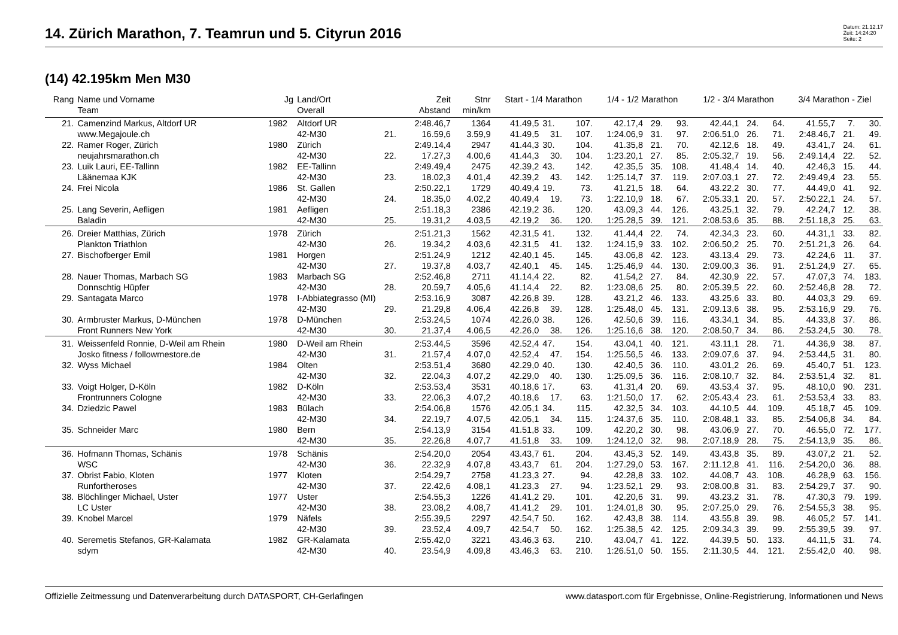14. Zürich Marathon, 7. Teamrun und 5. Cityrun 2016
Datum: 21.12.17
Zeit: 14:24:20
Seite: 2
(14) 42.195km Men M30
| Rang | Name und Vorname | Jg | Land/Ort | | Zeit | Stnr | Start - 1/4 Marathon | | | 1/4 - 1/2 Marathon | | | 1/2 - 3/4 Marathon | | | 3/4 Marathon - Ziel | | |
| --- | --- | --- | --- | --- | --- | --- | --- | --- | --- | --- | --- | --- | --- | --- | --- | --- | --- | --- |
| | Team | | Overall | | Abstand | min/km | | | | | | | | | | | | |
| 21. | Camenzind Markus, Altdorf UR | 1982 | Altdorf UR | | 2:48.46,7 | 1364 | 41.49,5 | 31. | 107. | 42.17,4 | 29. | 93. | 42.44,1 | 24. | 64. | 41.55,7 | 7. | 30. |
| | www.Megajoule.ch | | 42-M30 | 21. | 16.59,6 | 3.59,9 | 41.49,5 | 31. | 107. | 1:24.06,9 | 31. | 97. | 2:06.51,0 | 26. | 71. | 2:48.46,7 | 21. | 49. |
| 22. | Ramer Roger, Zürich | 1980 | Zürich | | 2:49.14,4 | 2947 | 41.44,3 | 30. | 104. | 41.35,8 | 21. | 70. | 42.12,6 | 18. | 49. | 43.41,7 | 24. | 61. |
| | neujahrsmarathon.ch | | 42-M30 | 22. | 17.27,3 | 4.00,6 | 41.44,3 | 30. | 104. | 1:23.20,1 | 27. | 85. | 2:05.32,7 | 19. | 56. | 2:49.14,4 | 22. | 52. |
| 23. | Luik Lauri, EE-Tallinn | 1982 | EE-Tallinn | | 2:49.49,4 | 2475 | 42.39,2 | 43. | 142. | 42.35,5 | 35. | 108. | 41.48,4 | 14. | 40. | 42.46,3 | 15. | 44. |
| | Läänemaa KJK | | 42-M30 | 23. | 18.02,3 | 4.01,4 | 42.39,2 | 43. | 142. | 1:25.14,7 | 37. | 119. | 2:07.03,1 | 27. | 72. | 2:49.49,4 | 23. | 55. |
| 24. | Frei Nicola | 1986 | St. Gallen | | 2:50.22,1 | 1729 | 40.49,4 | 19. | 73. | 41.21,5 | 18. | 64. | 43.22,2 | 30. | 77. | 44.49,0 | 41. | 92. |
| | | | 42-M30 | 24. | 18.35,0 | 4.02,2 | 40.49,4 | 19. | 73. | 1:22.10,9 | 18. | 67. | 2:05.33,1 | 20. | 57. | 2:50.22,1 | 24. | 57. |
| 25. | Lang Severin, Aefligen | 1981 | Aefligen | | 2:51.18,3 | 2386 | 42.19,2 | 36. | 120. | 43.09,3 | 44. | 126. | 43.25,1 | 32. | 79. | 42.24,7 | 12. | 38. |
| | Baladin | | 42-M30 | 25. | 19.31,2 | 4.03,5 | 42.19,2 | 36. | 120. | 1:25.28,5 | 39. | 121. | 2:08.53,6 | 35. | 88. | 2:51.18,3 | 25. | 63. |
| 26. | Dreier Matthias, Zürich | 1978 | Zürich | | 2:51.21,3 | 1562 | 42.31,5 | 41. | 132. | 41.44,4 | 22. | 74. | 42.34,3 | 23. | 60. | 44.31,1 | 33. | 82. |
| | Plankton Triathlon | | 42-M30 | 26. | 19.34,2 | 4.03,6 | 42.31,5 | 41. | 132. | 1:24.15,9 | 33. | 102. | 2:06.50,2 | 25. | 70. | 2:51.21,3 | 26. | 64. |
| 27. | Bischofberger Emil | 1981 | Horgen | | 2:51.24,9 | 1212 | 42.40,1 | 45. | 145. | 43.06,8 | 42. | 123. | 43.13,4 | 29. | 73. | 42.24,6 | 11. | 37. |
| | | | 42-M30 | 27. | 19.37,8 | 4.03,7 | 42.40,1 | 45. | 145. | 1:25.46,9 | 44. | 130. | 2:09.00,3 | 36. | 91. | 2:51.24,9 | 27. | 65. |
| 28. | Nauer Thomas, Marbach SG | 1983 | Marbach SG | | 2:52.46,8 | 2711 | 41.14,4 | 22. | 82. | 41.54,2 | 27. | 84. | 42.30,9 | 22. | 57. | 47.07,3 | 74. | 183. |
| | Donnschtig Hüpfer | | 42-M30 | 28. | 20.59,7 | 4.05,6 | 41.14,4 | 22. | 82. | 1:23.08,6 | 25. | 80. | 2:05.39,5 | 22. | 60. | 2:52.46,8 | 28. | 72. |
| 29. | Santagata Marco | 1978 | I-Abbiategrasso (MI) | | 2:53.16,9 | 3087 | 42.26,8 | 39. | 128. | 43.21,2 | 46. | 133. | 43.25,6 | 33. | 80. | 44.03,3 | 29. | 69. |
| | | | 42-M30 | 29. | 21.29,8 | 4.06,4 | 42.26,8 | 39. | 128. | 1:25.48,0 | 45. | 131. | 2:09.13,6 | 38. | 95. | 2:53.16,9 | 29. | 76. |
| 30. | Armbruster Markus, D-München | 1978 | D-München | | 2:53.24,5 | 1074 | 42.26,0 | 38. | 126. | 42.50,6 | 39. | 116. | 43.34,1 | 34. | 85. | 44.33,8 | 37. | 86. |
| | Front Runners New York | | 42-M30 | 30. | 21.37,4 | 4.06,5 | 42.26,0 | 38. | 126. | 1:25.16,6 | 38. | 120. | 2:08.50,7 | 34. | 86. | 2:53.24,5 | 30. | 78. |
| 31. | Weissenfeld Ronnie, D-Weil am Rhein | 1980 | D-Weil am Rhein | | 2:53.44,5 | 3596 | 42.52,4 | 47. | 154. | 43.04,1 | 40. | 121. | 43.11,1 | 28. | 71. | 44.36,9 | 38. | 87. |
| | Josko fitness / followmestore.de | | 42-M30 | 31. | 21.57,4 | 4.07,0 | 42.52,4 | 47. | 154. | 1:25.56,5 | 46. | 133. | 2:09.07,6 | 37. | 94. | 2:53.44,5 | 31. | 80. |
| 32. | Wyss Michael | 1984 | Olten | | 2:53.51,4 | 3680 | 42.29,0 | 40. | 130. | 42.40,5 | 36. | 110. | 43.01,2 | 26. | 69. | 45.40,7 | 51. | 123. |
| | | | 42-M30 | 32. | 22.04,3 | 4.07,2 | 42.29,0 | 40. | 130. | 1:25.09,5 | 36. | 116. | 2:08.10,7 | 32. | 84. | 2:53.51,4 | 32. | 81. |
| 33. | Voigt Holger, D-Köln | 1982 | D-Köln | | 2:53.53,4 | 3531 | 40.18,6 | 17. | 63. | 41.31,4 | 20. | 69. | 43.53,4 | 37. | 95. | 48.10,0 | 90. | 231. |
| | Frontrunners Cologne | | 42-M30 | 33. | 22.06,3 | 4.07,2 | 40.18,6 | 17. | 63. | 1:21.50,0 | 17. | 62. | 2:05.43,4 | 23. | 61. | 2:53.53,4 | 33. | 83. |
| 34. | Dziedzic Pawel | 1983 | Bülach | | 2:54.06,8 | 1576 | 42.05,1 | 34. | 115. | 42.32,5 | 34. | 103. | 44.10,5 | 44. | 109. | 45.18,7 | 45. | 109. |
| | | | 42-M30 | 34. | 22.19,7 | 4.07,5 | 42.05,1 | 34. | 115. | 1:24.37,6 | 35. | 110. | 2:08.48,1 | 33. | 85. | 2:54.06,8 | 34. | 84. |
| 35. | Schneider Marc | 1980 | Bern | | 2:54.13,9 | 3154 | 41.51,8 | 33. | 109. | 42.20,2 | 30. | 98. | 43.06,9 | 27. | 70. | 46.55,0 | 72. | 177. |
| | | | 42-M30 | 35. | 22.26,8 | 4.07,7 | 41.51,8 | 33. | 109. | 1:24.12,0 | 32. | 98. | 2:07.18,9 | 28. | 75. | 2:54.13,9 | 35. | 86. |
| 36. | Hofmann Thomas, Schänis | 1978 | Schänis | | 2:54.20,0 | 2054 | 43.43,7 | 61. | 204. | 43.45,3 | 52. | 149. | 43.43,8 | 35. | 89. | 43.07,2 | 21. | 52. |
| | WSC | | 42-M30 | 36. | 22.32,9 | 4.07,8 | 43.43,7 | 61. | 204. | 1:27.29,0 | 53. | 167. | 2:11.12,8 | 41. | 116. | 2:54.20,0 | 36. | 88. |
| 37. | Obrist Fabio, Kloten | 1977 | Kloten | | 2:54.29,7 | 2758 | 41.23,3 | 27. | 94. | 42.28,8 | 33. | 102. | 44.08,7 | 43. | 108. | 46.28,9 | 63. | 156. |
| | Runfortheroses | | 42-M30 | 37. | 22.42,6 | 4.08,1 | 41.23,3 | 27. | 94. | 1:23.52,1 | 29. | 93. | 2:08.00,8 | 31. | 83. | 2:54.29,7 | 37. | 90. |
| 38. | Blöchlinger Michael, Uster | 1977 | Uster | | 2:54.55,3 | 1226 | 41.41,2 | 29. | 101. | 42.20,6 | 31. | 99. | 43.23,2 | 31. | 78. | 47.30,3 | 79. | 199. |
| | LC Uster | | 42-M30 | 38. | 23.08,2 | 4.08,7 | 41.41,2 | 29. | 101. | 1:24.01,8 | 30. | 95. | 2:07.25,0 | 29. | 76. | 2:54.55,3 | 38. | 95. |
| 39. | Knobel Marcel | 1979 | Näfels | | 2:55.39,5 | 2297 | 42.54,7 | 50. | 162. | 42.43,8 | 38. | 114. | 43.55,8 | 39. | 98. | 46.05,2 | 57. | 141. |
| | | | 42-M30 | 39. | 23.52,4 | 4.09,7 | 42.54,7 | 50. | 162. | 1:25.38,5 | 42. | 125. | 2:09.34,3 | 39. | 99. | 2:55.39,5 | 39. | 97. |
| 40. | Seremetis Stefanos, GR-Kalamata | 1982 | GR-Kalamata | | 2:55.42,0 | 3221 | 43.46,3 | 63. | 210. | 43.04,7 | 41. | 122. | 44.39,5 | 50. | 133. | 44.11,5 | 31. | 74. |
| | sdym | | 42-M30 | 40. | 23.54,9 | 4.09,8 | 43.46,3 | 63. | 210. | 1:26.51,0 | 50. | 155. | 2:11.30,5 | 44. | 121. | 2:55.42,0 | 40. | 98. |
Offizielle Zeitmessung und Datenverarbeitung durch DATASPORT, CH-Gerlafingen www.datasport.com für Ergebnisse, Online-Registrierung, Informationen und News